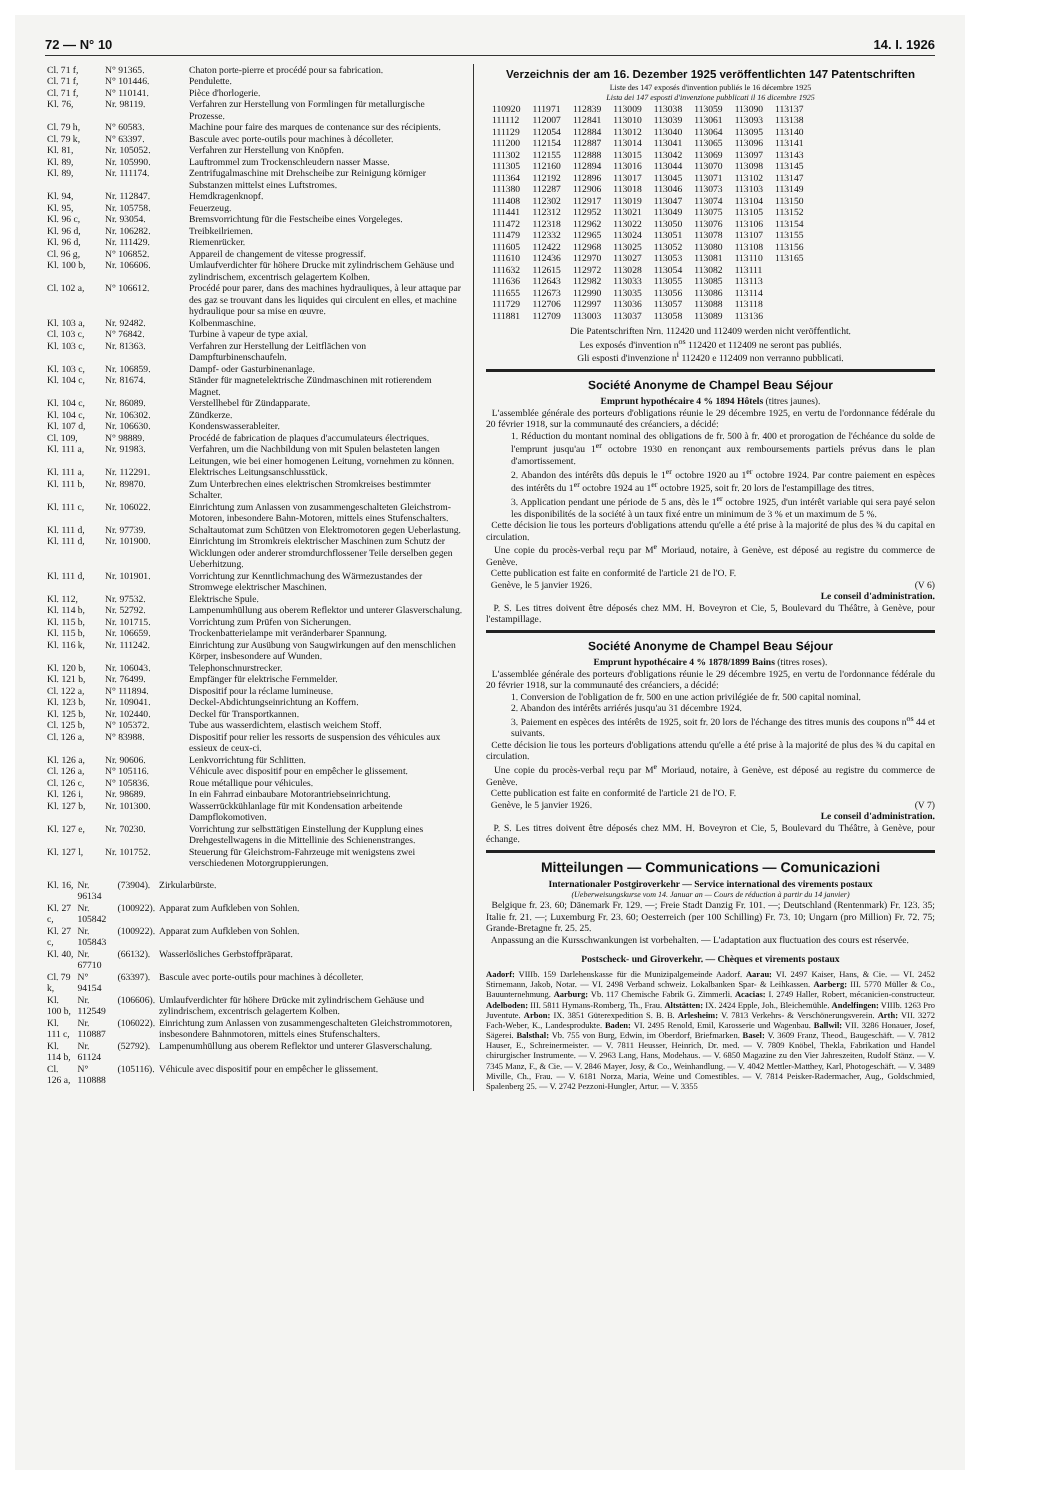72 — N° 10 14. I. 1926
| Cl. 71 f, | N° 91365. | Chaton porte-pierre et procédé pour sa fabrication. |
| Cl. 71 f, | N° 101446. | Pendulette. |
| Cl. 71 f, | N° 110141. | Pièce d'horlogerie. |
| Kl. 76, | Nr. 98119. | Verfahren zur Herstellung von Formlingen für metallurgische Prozesse. |
| Cl. 79 h, | N° 60583. | Machine pour faire des marques de contenance sur des récipients. |
| Cl. 79 k, | N° 63397. | Bascule avec porte-outils pour machines à décolleter. |
| Kl. 81, | Nr. 105052. | Verfahren zur Herstellung von Knöpfen. |
| Kl. 89, | Nr. 105990. | Lauftrommel zum Trockenschleudern nasser Masse. |
| Kl. 89, | Nr. 111174. | Zentrifugalmaschine mit Drehscheibe zur Reinigung körniger Substanzen mittelst eines Luftstromes. |
| Kl. 94, | Nr. 112847. | Hemdkragenknopf. |
| Kl. 95, | Nr. 105758. | Feuerzeug. |
| Kl. 96 c, | Nr. 93054. | Bremsvorrichtung für die Festscheibe eines Vorgeleges. |
| Kl. 96 d, | Nr. 106282. | Treibkeilriemen. |
| Kl. 96 d, | Nr. 111429. | Riemenrücker. |
| Cl. 96 g, | N° 106852. | Appareil de changement de vitesse progressif. |
| Kl. 100 b, | Nr. 106606. | Umlaufverdichter für höhere Drucke mit zylindrischem Gehäuse und zylindrischem, excentrisch gelagertem Kolben. |
| Cl. 102 a, | N° 106612. | Procédé pour parer, dans des machines hydrauliques, à leur attaque par des gaz se trouvant dans les liquides qui circulent en elles, et machine hydraulique pour sa mise en œuvre. |
| Kl. 103 a, | Nr. 92482. | Kolbenmaschine. |
| Cl. 103 c, | N° 76842. | Turbine à vapeur de type axial. |
| Kl. 103 c, | Nr. 81363. | Verfahren zur Herstellung der Leitflächen von Dampfturbinenschaufeln. |
| Kl. 103 c, | Nr. 106859. | Dampf- oder Gasturbinenanlage. |
| Kl. 104 c, | Nr. 81674. | Ständer für magnetelektrische Zündmaschinen mit rotierendem Magnet. |
| Kl. 104 c, | Nr. 86089. | Verstellhebel für Zündapparate. |
| Kl. 104 c, | Nr. 106302. | Zündkerze. |
| Kl. 107 d, | Nr. 106630. | Kondenswasserableiter. |
| Cl. 109, | N° 98889. | Procédé de fabrication de plaques d'accumulateurs électriques. |
| Kl. 111 a, | Nr. 91983. | Verfahren, um die Nachbildung von mit Spulen belasteten langen Leitungen, wie bei einer homogenen Leitung, vornehmen zu können. |
| Kl. 111 a, | Nr. 112291. | Elektrisches Leitungsanschlusstück. |
| Kl. 111 b, | Nr. 89870. | Zum Unterbrechen eines elektrischen Stromkreises bestimmter Schalter. |
| Kl. 111 c, | Nr. 106022. | Einrichtung zum Anlassen von zusammengeschalteten Gleichstrom-Motoren, inbesondere Bahn-Motoren, mittels eines Stufenschalters. |
| Kl. 111 d, | Nr. 97739. | Schaltautomat zum Schützen von Elektromotoren gegen Ueberlastung. |
| Kl. 111 d, | Nr. 101900. | Einrichtung im Stromkreis elektrischer Maschinen zum Schutz der Wicklungen oder anderer stromdurchflossener Teile derselben gegen Ueberhitzung. |
| Kl. 111 d, | Nr. 101901. | Vorrichtung zur Kenntlichmachung des Wärmezustandes der Stromwege elektrischer Maschinen. |
| Kl. 112, | Nr. 97532. | Elektrische Spule. |
| Kl. 114 b, | Nr. 52792. | Lampenumhüllung aus oberem Reflektor und unterer Glasverschalung. |
| Kl. 115 b, | Nr. 101715. | Vorrichtung zum Prüfen von Sicherungen. |
| Kl. 115 b, | Nr. 106659. | Trockenbatterielampe mit veränderbarer Spannung. |
| Kl. 116 k, | Nr. 111242. | Einrichtung zur Ausübung von Saugwirkungen auf den menschlichen Körper, insbesondere auf Wunden. |
| Kl. 120 b, | Nr. 106043. | Telephonschnurstrecker. |
| Kl. 121 b, | Nr. 76499. | Empfänger für elektrische Fernmelder. |
| Cl. 122 a, | N° 111894. | Dispositif pour la réclame lumineuse. |
| Kl. 123 b, | Nr. 109041. | Deckel-Abdichtungseinrichtung an Koffern. |
| Kl. 125 b, | Nr. 102440. | Deckel für Transportkannen. |
| Cl. 125 b, | N° 105372. | Tube aus wasserdichtem, elastisch weichem Stoff. |
| Cl. 126 a, | N° 83988. | Dispositif pour relier les ressorts de suspension des véhicules aux essieux de ceux-ci. |
| Kl. 126 a, | Nr. 90606. | Lenkvorrichtung für Schlitten. |
| Cl. 126 a, | N° 105116. | Véhicule avec dispositif pour en empêcher le glissement. |
| Cl. 126 c, | N° 105836. | Roue métallique pour véhicules. |
| Kl. 126 i, | Nr. 98689. | In ein Fahrrad einbaubare Motorantriebseinrichtung. |
| Kl. 127 b, | Nr. 101300. | Wasserrückkühlanlage für mit Kondensation arbeitende Dampflokomotiven. |
| Kl. 127 e, | Nr. 70230. | Vorrichtung zur selbsttätigen Einstellung der Kupplung eines Drehgestellwagens in die Mittellinie des Schienenstranges. |
| Kl. 127 l, | Nr. 101752. | Steuerung für Gleichstrom-Fahrzeuge mit wenigstens zwei verschiedenen Motorgruppierungen. |
| Kl. 16, | Nr. 96134 | (73904). | Zirkularbürste. |
| Kl. 27 c, | Nr. 105842 | (100922). | Apparat zum Aufkleben von Sohlen. |
| Kl. 27 c, | Nr. 105843 | (100922). | Apparat zum Aufkleben von Sohlen. |
| Kl. 40, | Nr. 67710 | (66132). | Wasserlösliches Gerbstoffpräparat. |
| Cl. 79 k, | N° 94154 | (63397). | Bascule avec porte-outils pour machines à décolleter. |
| Kl. 100 b, | Nr. 112549 | (106606). | Umlaufverdichter für höhere Drücke mit zylindrischem Gehäuse und zylindrischem, excentrisch gelagertem Kolben. |
| Kl. 111 c, | Nr. 110887 | (106022). | Einrichtung zum Anlassen von zusammengeschalteten Gleichstrommotoren, insbesondere Bahnmotoren, mittels eines Stufenschalters. |
| Kl. 114 b, | Nr. 61124 | (52792). | Lampenumhüllung aus oberem Reflektor und unterer Glasverschalung. |
| Cl. 126 a, | N° 110888 | (105116). | Véhicule avec dispositif pour en empêcher le glissement. |
Verzeichnis der am 16. Dezember 1925 veröffentlichten 147 Patentschriften
Liste des 147 exposés d'invention publiés le 16 décembre 1925
Lista dei 147 esposti d'invenzione pubblicati il 16 dicembre 1925
| 110920 | 111971 | 112839 | 113009 | 113038 | 113059 | 113090 | 113137 |
| 111112 | 112007 | 112841 | 113010 | 113039 | 113061 | 113093 | 113138 |
| 111129 | 112054 | 112884 | 113012 | 113040 | 113064 | 113095 | 113140 |
| 111200 | 112154 | 112887 | 113014 | 113041 | 113065 | 113096 | 113141 |
| 111302 | 112155 | 112888 | 113015 | 113042 | 113069 | 113097 | 113143 |
| 111305 | 112160 | 112894 | 113016 | 113044 | 113070 | 113098 | 113145 |
| 111364 | 112192 | 112896 | 113017 | 113045 | 113071 | 113102 | 113147 |
| 111380 | 112287 | 112906 | 113018 | 113046 | 113073 | 113103 | 113149 |
| 111408 | 112302 | 112917 | 113019 | 113047 | 113074 | 113104 | 113150 |
| 111441 | 112312 | 112952 | 113021 | 113049 | 113075 | 113105 | 113152 |
| 111472 | 112318 | 112962 | 113022 | 113050 | 113076 | 113106 | 113154 |
| 111479 | 112332 | 112965 | 113024 | 113051 | 113078 | 113107 | 113155 |
| 111605 | 112422 | 112968 | 113025 | 113052 | 113080 | 113108 | 113156 |
| 111610 | 112436 | 112970 | 113027 | 113053 | 113081 | 113110 | 113165 |
| 111632 | 112615 | 112972 | 113028 | 113054 | 113082 | 113111 | |
| 111636 | 112643 | 112982 | 113033 | 113055 | 113085 | 113113 | |
| 111655 | 112673 | 112990 | 113035 | 113056 | 113086 | 113114 | |
| 111729 | 112706 | 112997 | 113036 | 113057 | 113088 | 113118 | |
| 111881 | 112709 | 113003 | 113037 | 113058 | 113089 | 113136 | |
Die Patentschriften Nrn. 112420 und 112409 werden nicht veröffentlicht.
Les exposés d'invention n<sup>os</sup> 112420 et 112409 ne seront pas publiés.
Gli esposti d'invenzione n<sup>i</sup> 112420 e 112409 non verranno pubblicati.
Société Anonyme de Champel Beau Séjour
Emprunt hypothécaire 4 % 1894 Hôtels (titres jaunes).
L'assemblée générale des porteurs d'obligations réunie le 29 décembre 1925, en vertu de l'ordonnance fédérale du 20 février 1918, sur la communauté des créanciers, a décidé:
1. Réduction du montant nominal des obligations de fr. 500 à fr. 400 et prorogation de l'échéance du solde de l'emprunt jusqu'au 1<sup>er</sup> octobre 1930 en renonçant aux remboursements partiels prévus dans le plan d'amortissement.
2. Abandon des intérêts dûs depuis le 1<sup>er</sup> octobre 1920 au 1<sup>er</sup> octobre 1924. Par contre paiement en espèces des intérêts du 1<sup>er</sup> octobre 1924 au 1<sup>er</sup> octobre 1925, soit fr. 20 lors de l'estampillage des titres.
3. Application pendant une période de 5 ans, dès le 1<sup>er</sup> octobre 1925, d'un intérêt variable qui sera payé selon les disponibilités de la société à un taux fixé entre un minimum de 3 % et un maximum de 5 %.
Cette décision lie tous les porteurs d'obligations attendu qu'elle a été prise à la majorité de plus des ¾ du capital en circulation.
Une copie du procès-verbal reçu par M<sup>e</sup> Moriaud, notaire, à Genève, est déposé au registre du commerce de Genève.
Cette publication est faite en conformité de l'article 21 de l'O. F.
Genève, le 5 janvier 1926. (V 6)
Le conseil d'administration.
P. S. Les titres doivent être déposés chez MM. H. Boveyron et Cie, 5, Boulevard du Théâtre, à Genève, pour l'estampillage.
Société Anonyme de Champel Beau Séjour
Emprunt hypothécaire 4 % 1878/1899 Bains (titres roses).
L'assemblée générale des porteurs d'obligations réunie le 29 décembre 1925, en vertu de l'ordonnance fédérale du 20 février 1918, sur la communauté des créanciers, a décidé:
1. Conversion de l'obligation de fr. 500 en une action privilégiée de fr. 500 capital nominal.
2. Abandon des intérêts arriérés jusqu'au 31 décembre 1924.
3. Paiement en espèces des intérêts de 1925, soit fr. 20 lors de l'échange des titres munis des coupons n<sup>os</sup> 44 et suivants.
Cette décision lie tous les porteurs d'obligations attendu qu'elle a été prise à la majorité de plus des ¾ du capital en circulation.
Une copie du procès-verbal reçu par M<sup>e</sup> Moriaud, notaire, à Genève, est déposé au registre du commerce de Genève.
Cette publication est faite en conformité de l'article 21 de l'O. F.
Genève, le 5 janvier 1926. (V 7)
Le conseil d'administration.
P. S. Les titres doivent être déposés chez MM. H. Boveyron et Cie, 5, Boulevard du Théâtre, à Genève, pour échange.
Mitteilungen — Communications — Comunicazioni
Internationaler Postgiroverkehr — Service international des virements postaux
(Ueberweisungskurse vom 14. Januar an — Cours de réduction à partir du 14 janvier)
Belgique fr. 23. 60; Dänemark Fr. 129. —; Freie Stadt Danzig Fr. 101. —; Deutschland (Rentenmark) Fr. 123. 35; Italie fr. 21. —; Luxemburg Fr. 23. 60; Oesterreich (per 100 Schilling) Fr. 73. 10; Ungarn (pro Million) Fr. 72. 75; Grande-Bretagne fr. 25. 25.
Anpassung an die Kursschwankungen ist vorbehalten. — L'adaptation aux fluctuation des cours est réservée.
Postscheck- und Giroverkehr. — Chèques et virements postaux
Aadorf: VIIIb. 159 Darlehenskasse für die Munizipalgemeinde Aadorf. Aarau: VI. 2497 Kaiser, Hans, & Cie. — VI. 2452 Stirnemann, Jakob, Notar. — VI. 2498 Verband schweiz. Lokalbanken Spar- & Leihkassen. Aarberg: III. 5770 Müller & Co., Bauunternehmung. Aarburg: Vb. 117 Chemische Fabrik G. Zimmerli. Acacias: I. 2749 Haller, Robert, mécanicien-constructeur. Adelboden: III. 5811 Hymans-Romberg, Th., Frau. Altstätten: IX. 2424 Epple, Joh., Bleichemühle. Andelfingen: VIIIb. 1263 Pro Juventute. Arbon: IX. 3851 Güterexpedition S. B. B. Arlesheim: V. 7813 Verkehrs- & Verschönerungsverein. Arth: VII. 3272 Fach-Weber, K., Landesprodukte. Baden: VI. 2495 Renold, Emil, Karosserie und Wagenbau. Ballwil: VII. 3286 Honauer, Josef, Sägerei. Balsthal: Vb. 755 von Burg, Edwin, im Oberdorf, Briefmarken. Basel: V. 3609 Franz, Theod., Baugeschäft. — V. 7812 Hauser, E., Schreinermeister. — V. 7811 Heusser, Heinrich, Dr. med. — V. 7809 Knöbel, Thekla, Fabrikation und Handel chirurgischer Instrumente. — V. 2963 Lang, Hans, Modehaus. — V. 6850 Magazine zu den Vier Jahreszeiten, Rudolf Stänz. — V. 7345 Manz, F., & Cie. — V. 2846 Mayer, Josy, & Co., Weinhandlung. — V. 4042 Mettler-Matthey, Karl, Photogeschäft. — V. 3489 Miville, Ch., Frau. — V. 6181 Norza, Maria, Weine und Comestibles. — V. 7814 Peisker-Radermacher, Aug., Goldschmied, Spalenberg 25. — V. 2742 Pezzoni-Hungler, Artur. — V. 3355